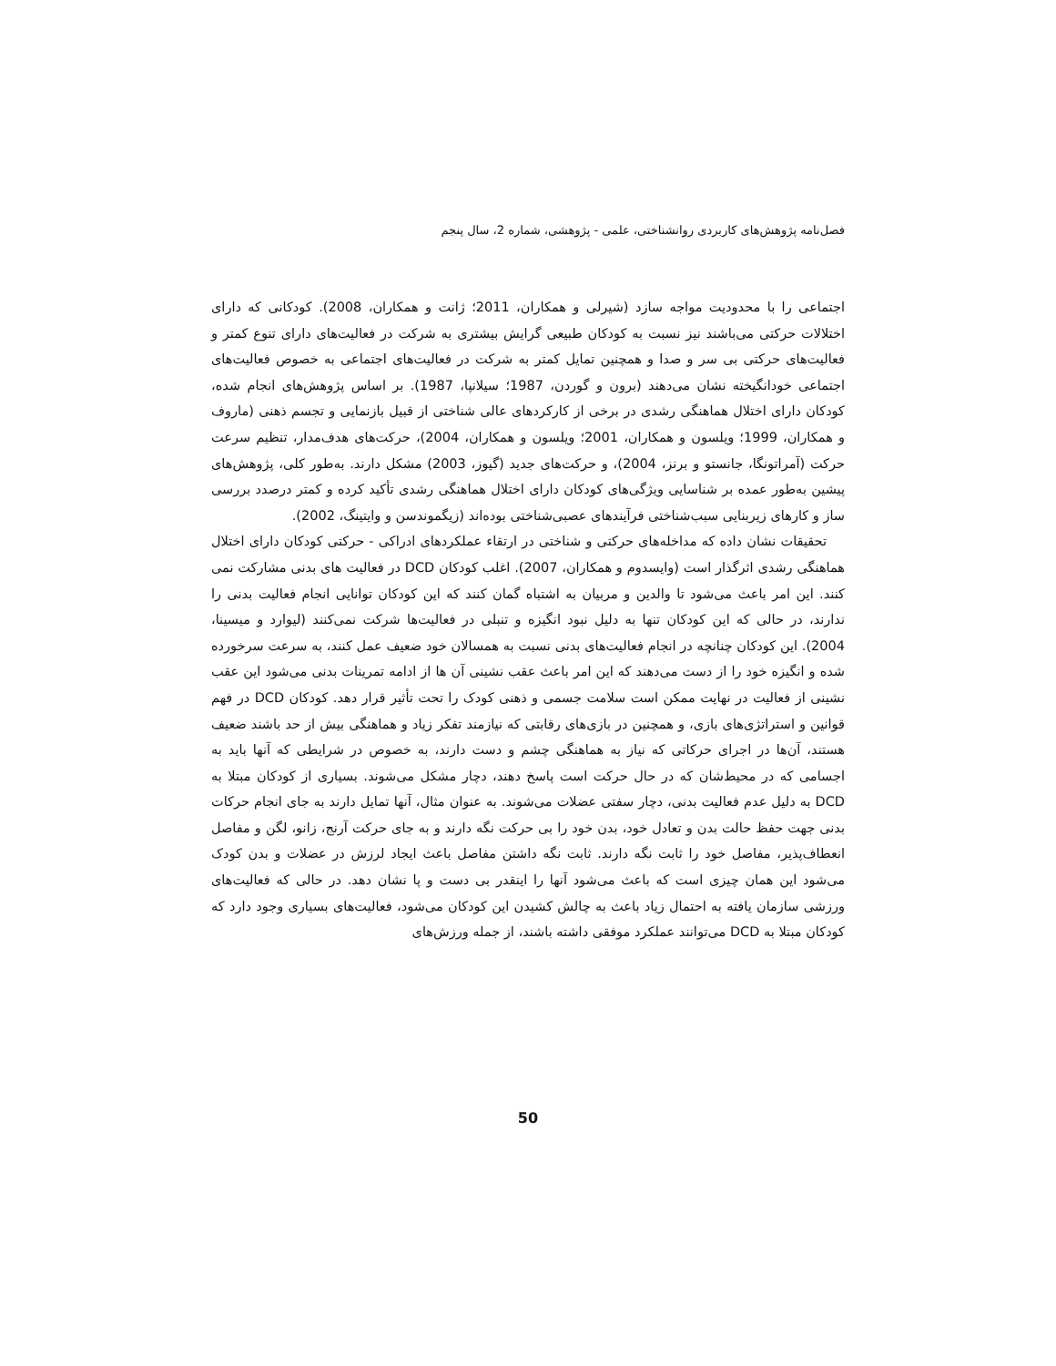فصل‌نامه پژوهش‌های کاربردی روانشناختی، علمی - پژوهشی، شماره 2، سال پنجم
اجتماعی را با محدودیت مواجه سازد (شیرلی و همکاران، 2011؛ ژانت و همکاران، 2008). کودکانی که دارای اختلالات حرکتی می‌باشند نیز نسبت به کودکان طبیعی گرایش بیشتری به شرکت در فعالیت‌های دارای تنوع کمتر و فعالیت‌های حرکتی بی سر و صدا و همچنین تمایل کمتر به شرکت در فعالیت‌های اجتماعی به خصوص فعالیت‌های اجتماعی خودانگیخته نشان می‌دهند (برون و گوردن، 1987؛ سیلانپا، 1987). بر اساس پژوهش‌های انجام شده، کودکان دارای اختلال هماهنگی رشدی در برخی از کارکردهای عالی شناختی از قبیل بازنمایی و تجسم ذهنی (ماروف و همکاران، 1999؛ ویلسون و همکاران، 2001؛ ویلسون و همکاران، 2004)، حرکت‌های هدف‌مدار، تنظیم سرعت حرکت (آمراتونگا، جانستو و برنز، 2004)، و حرکت‌های جدید (گیوز، 2003) مشکل دارند. به‌طور کلی، پژوهش‌های پیشین به‌طور عمده بر شناسایی ویژگی‌های کودکان دارای اختلال هماهنگی رشدی تأکید کرده و کمتر درصدد بررسی ساز و کارهای زیربنایی سبب‌شناختی فرآیندهای عصبی‌شناختی بوده‌اند (زیگموندسن و وایتینگ، 2002).
تحقیقات نشان داده که مداخله‌های حرکتی و شناختی در ارتقاء عملکردهای ادراکی - حرکتی کودکان دارای اختلال هماهنگی رشدی اثرگذار است (وایسدوم و همکاران، 2007). اغلب کودکان DCD در فعالیت های بدنی مشارکت نمی کنند. این امر باعث می‌شود تا والدین و مربیان به اشتباه گمان کنند که این کودکان توانایی انجام فعالیت بدنی را ندارند، در حالی که این کودکان تنها به دلیل نبود انگیزه و تنبلی در فعالیت‌ها شرکت نمی‌کنند (لیوارد و میسینا، 2004). این کودکان چنانچه در انجام فعالیت‌های بدنی نسبت به همسالان خود ضعیف عمل کنند، به سرعت سرخورده شده و انگیزه خود را از دست می‌دهند که این امر باعث عقب نشینی آن ها از ادامه تمرینات بدنی می‌شود این عقب نشینی از فعالیت در نهایت ممکن است سلامت جسمی و ذهنی کودک را تحت تأثیر قرار دهد. کودکان DCD در فهم قوانین و استراتژی‌های بازی، و همچنین در بازی‌های رقابتی که نیازمند تفکر زیاد و هماهنگی بیش از حد باشند ضعیف هستند، آن‌ها در اجرای حرکاتی که نیاز به هماهنگی چشم و دست دارند، به خصوص در شرایطی که آنها باید به اجسامی که در محیط‌شان که در حال حرکت است پاسخ دهند، دچار مشکل می‌شوند. بسیاری از کودکان مبتلا به DCD به دلیل عدم فعالیت بدنی، دچار سفتی عضلات می‌شوند. به عنوان مثال، آنها تمایل دارند به جای انجام حرکات بدنی جهت حفظ حالت بدن و تعادل خود، بدن خود را بی حرکت نگه دارند و به جای حرکت آرنج، زانو، لگن و مفاصل انعطاف‌پذیر، مفاصل خود را ثابت نگه دارند. ثابت نگه داشتن مفاصل باعث ایجاد لرزش در عضلات و بدن کودک می‌شود این همان چیزی است که باعث می‌شود آنها را اینقدر بی دست و پا نشان دهد. در حالی که فعالیت‌های ورزشی سازمان یافته به احتمال زیاد باعث به چالش کشیدن این کودکان می‌شود، فعالیت‌های بسیاری وجود دارد که کودکان مبتلا به DCD می‌توانند عملکرد موفقی داشته باشند، از جمله ورزش‌های
50